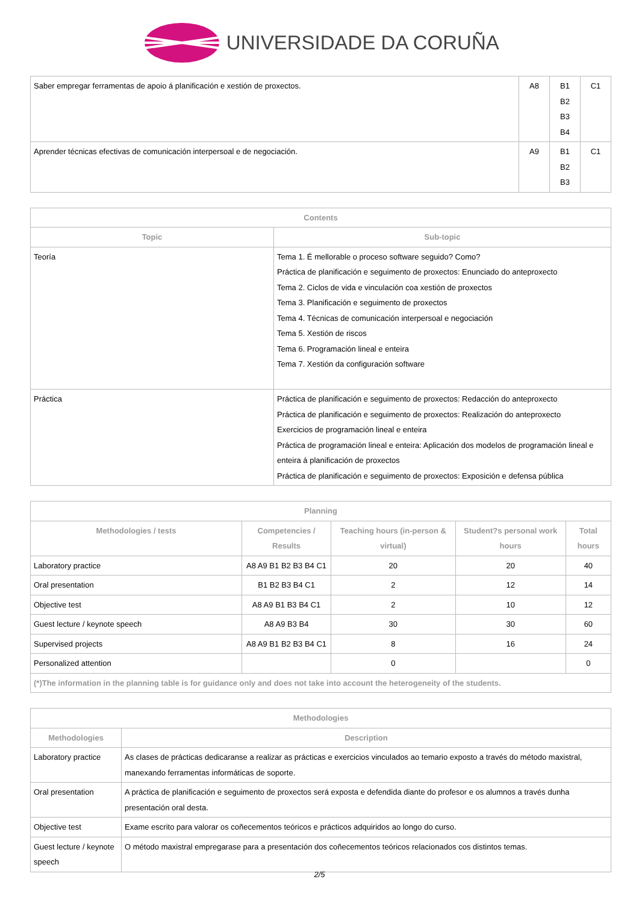UNIVERSIDADE DA CORUÑA
| Saber empregar ferramentas de apoio á planificación e xestión de proxectos. | A8 | B1 B2 B3 B4 | C1 |
| Aprender técnicas efectivas de comunicación interpersoal e de negociación. | A9 | B1 B2 B3 | C1 |
| Contents | |
| --- | --- |
| Topic | Sub-topic |
| Teoría | Tema 1. É mellorable o proceso software seguido? Como? Práctica de planificación e seguimento de proxectos: Enunciado do anteproxecto Tema 2. Ciclos de vida e vinculación coa xestión de proxectos Tema 3. Planificación e seguimento de proxectos Tema 4. Técnicas de comunicación interpersoal e negociación Tema 5. Xestión de riscos Tema 6. Programación lineal e enteira Tema 7. Xestión da configuración software |
| Práctica | Práctica de planificación e seguimento de proxectos: Redacción do anteproxecto Práctica de planificación e seguimento de proxectos: Realización do anteproxecto Exercicios de programación lineal e enteira Práctica de programación lineal e enteira: Aplicación dos modelos de programación lineal e enteira á planificación de proxectos Práctica de planificación e seguimento de proxectos: Exposición e defensa pública |
| Planning | | | | |
| --- | --- | --- | --- | --- |
| Methodologies / tests | Competencies / Results | Teaching hours (in-person & virtual) | Student?s personal work hours | Total hours |
| Laboratory practice | A8 A9 B1 B2 B3 B4 C1 | 20 | 20 | 40 |
| Oral presentation | B1 B2 B3 B4 C1 | 2 | 12 | 14 |
| Objective test | A8 A9 B1 B3 B4 C1 | 2 | 10 | 12 |
| Guest lecture / keynote speech | A8 A9 B3 B4 | 30 | 30 | 60 |
| Supervised projects | A8 A9 B1 B2 B3 B4 C1 | 8 | 16 | 24 |
| Personalized attention | | 0 | | 0 |
| (*)The information in the planning table is for guidance only and does not take into account the heterogeneity of the students. | | | | |
| Methodologies | |
| --- | --- |
| Methodologies | Description |
| Laboratory practice | As clases de prácticas dedicaranse a realizar as prácticas e exercicios vinculados ao temario exposto a través do método maxistral, manexando ferramentas informáticas de soporte. |
| Oral presentation | A práctica de planificación e seguimento de proxectos será exposta e defendida diante do profesor e os alumnos a través dunha presentación oral desta. |
| Objective test | Exame escrito para valorar os coñecementos teóricos e prácticos adquiridos ao longo do curso. |
| Guest lecture / keynote speech | O método maxistral empregarase para a presentación dos coñecementos teóricos relacionados cos distintos temas. |
2/5